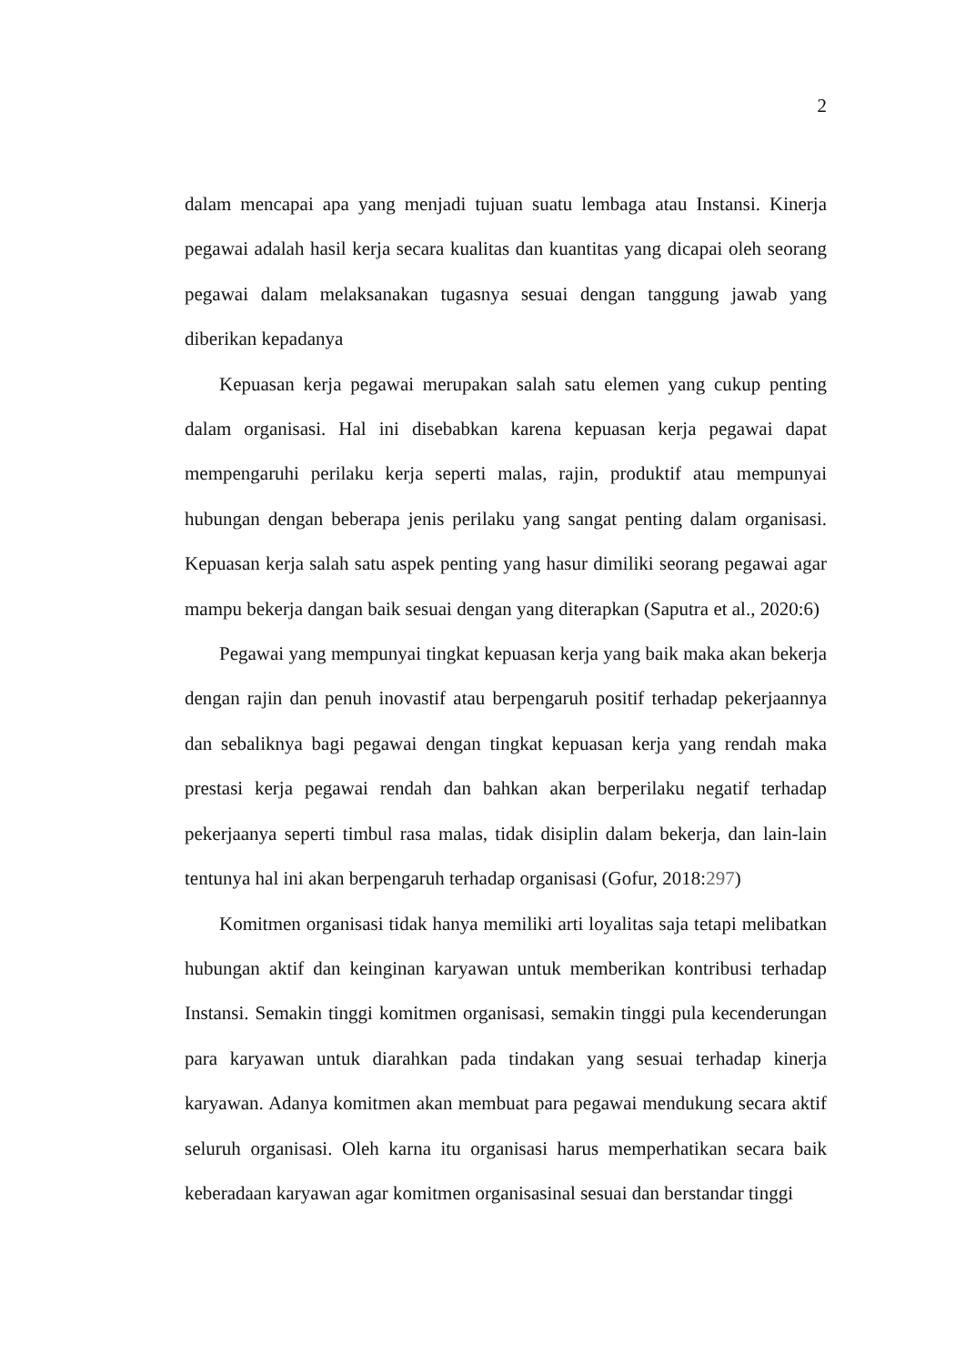2
dalam mencapai apa yang menjadi tujuan suatu lembaga atau Instansi. Kinerja pegawai adalah hasil kerja secara kualitas dan kuantitas yang dicapai oleh seorang pegawai dalam melaksanakan tugasnya sesuai dengan tanggung jawab yang diberikan kepadanya
Kepuasan kerja pegawai merupakan salah satu elemen yang cukup penting dalam organisasi. Hal ini disebabkan karena kepuasan kerja pegawai dapat mempengaruhi perilaku kerja seperti malas, rajin, produktif atau mempunyai hubungan dengan beberapa jenis perilaku yang sangat penting dalam organisasi. Kepuasan kerja salah satu aspek penting yang hasur dimiliki seorang pegawai agar mampu bekerja dangan baik sesuai dengan yang diterapkan (Saputra et al., 2020:6)
Pegawai yang mempunyai tingkat kepuasan kerja yang baik maka akan bekerja dengan rajin dan penuh inovastif atau berpengaruh positif terhadap pekerjaannya dan sebaliknya bagi pegawai dengan tingkat kepuasan kerja yang rendah maka prestasi kerja pegawai rendah dan bahkan akan berperilaku negatif terhadap pekerjaanya seperti timbul rasa malas, tidak disiplin dalam bekerja, dan lain-lain tentunya hal ini akan berpengaruh terhadap organisasi (Gofur, 2018:297)
Komitmen organisasi tidak hanya memiliki arti loyalitas saja tetapi melibatkan hubungan aktif dan keinginan karyawan untuk memberikan kontribusi terhadap Instansi. Semakin tinggi komitmen organisasi, semakin tinggi pula kecenderungan para karyawan untuk diarahkan pada tindakan yang sesuai terhadap kinerja karyawan. Adanya komitmen akan membuat para pegawai mendukung secara aktif seluruh organisasi. Oleh karna itu organisasi harus memperhatikan secara baik keberadaan karyawan agar komitmen organisasinal sesuai dan berstandar tinggi